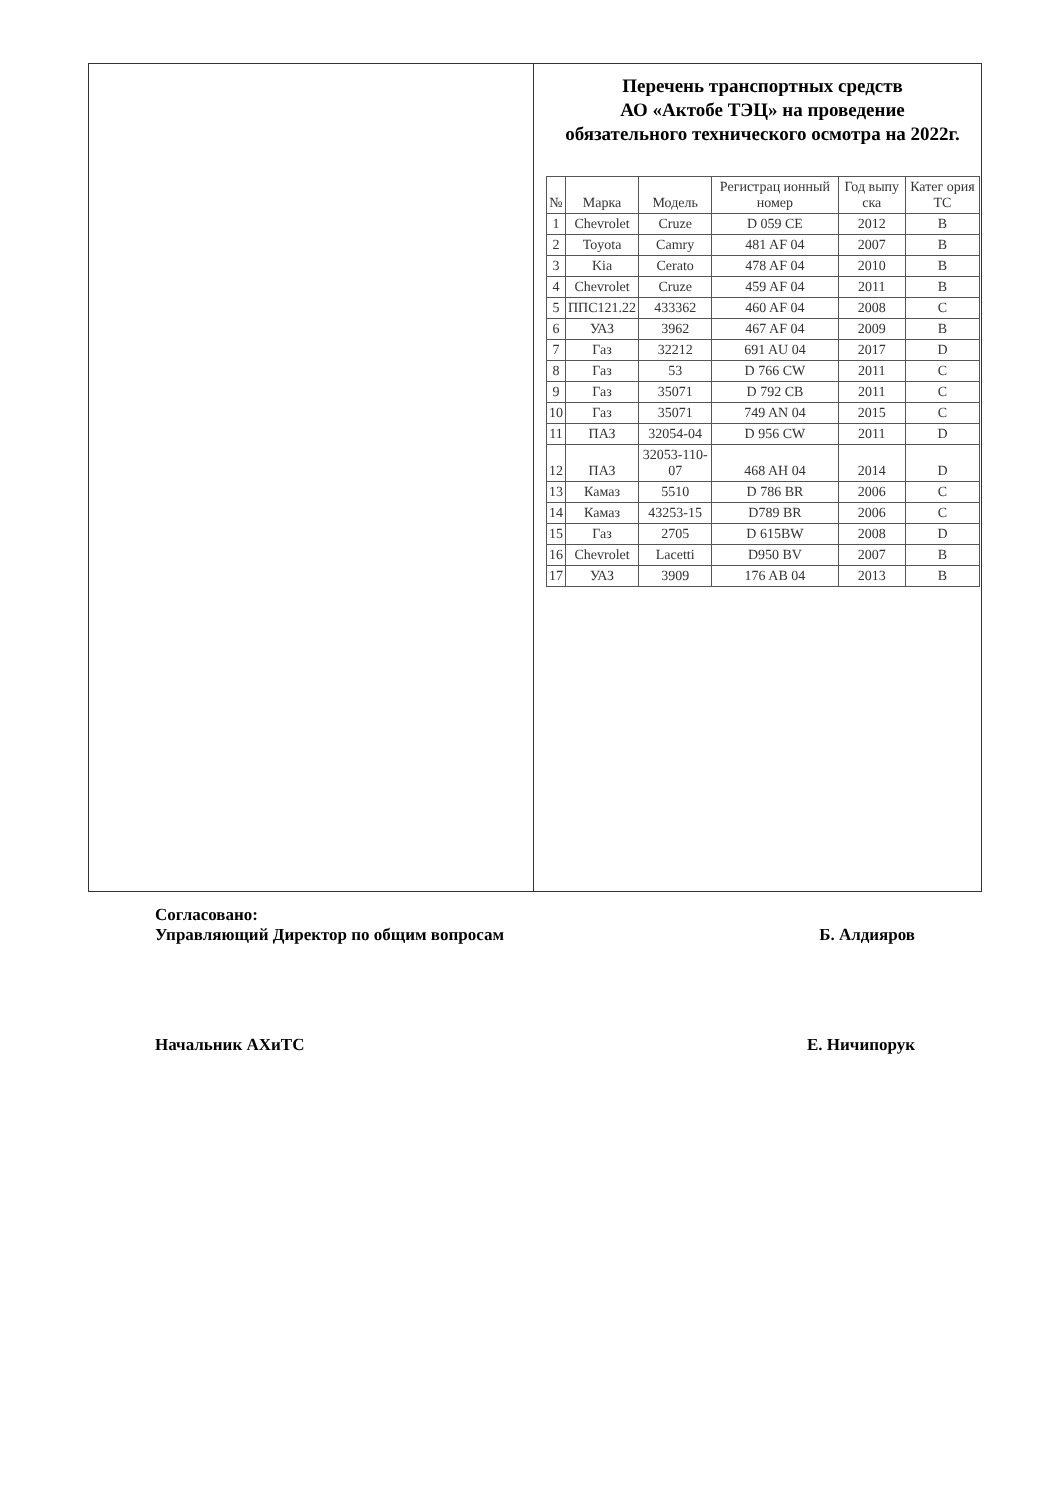Перечень транспортных средств
АО «Актобе ТЭЦ» на проведение обязательного технического осмотра на 2022г.
| № | Марка | Модель | Регистрац ионный номер | Год выпу ска | Катег ория ТС |
| --- | --- | --- | --- | --- | --- |
| 1 | Chevrolet | Cruze | D 059 CE | 2012 | B |
| 2 | Toyota | Camry | 481 AF 04 | 2007 | B |
| 3 | Kia | Cerato | 478 AF 04 | 2010 | B |
| 4 | Chevrolet | Cruze | 459 AF 04 | 2011 | B |
| 5 | ППС121.22 | 433362 | 460 AF 04 | 2008 | C |
| 6 | УАЗ | 3962 | 467 AF 04 | 2009 | B |
| 7 | Газ | 32212 | 691 AU 04 | 2017 | D |
| 8 | Газ | 53 | D 766 CW | 2011 | C |
| 9 | Газ | 35071 | D 792 CB | 2011 | C |
| 10 | Газ | 35071 | 749 AN 04 | 2015 | C |
| 11 | ПАЗ | 32054-04 | D 956 CW | 2011 | D |
| 12 | ПАЗ | 32053-110-07 | 468 AH 04 | 2014 | D |
| 13 | Камаз | 5510 | D 786 BR | 2006 | C |
| 14 | Камаз | 43253-15 | D789 BR | 2006 | C |
| 15 | Газ | 2705 | D 615BW | 2008 | D |
| 16 | Chevrolet | Lacetti | D950 BV | 2007 | B |
| 17 | УАЗ | 3909 | 176 AB 04 | 2013 | B |
Согласовано:
Управляющий Директор по общим вопросам Б. Алдияров
Начальник АХиТС Е. Ничипорук